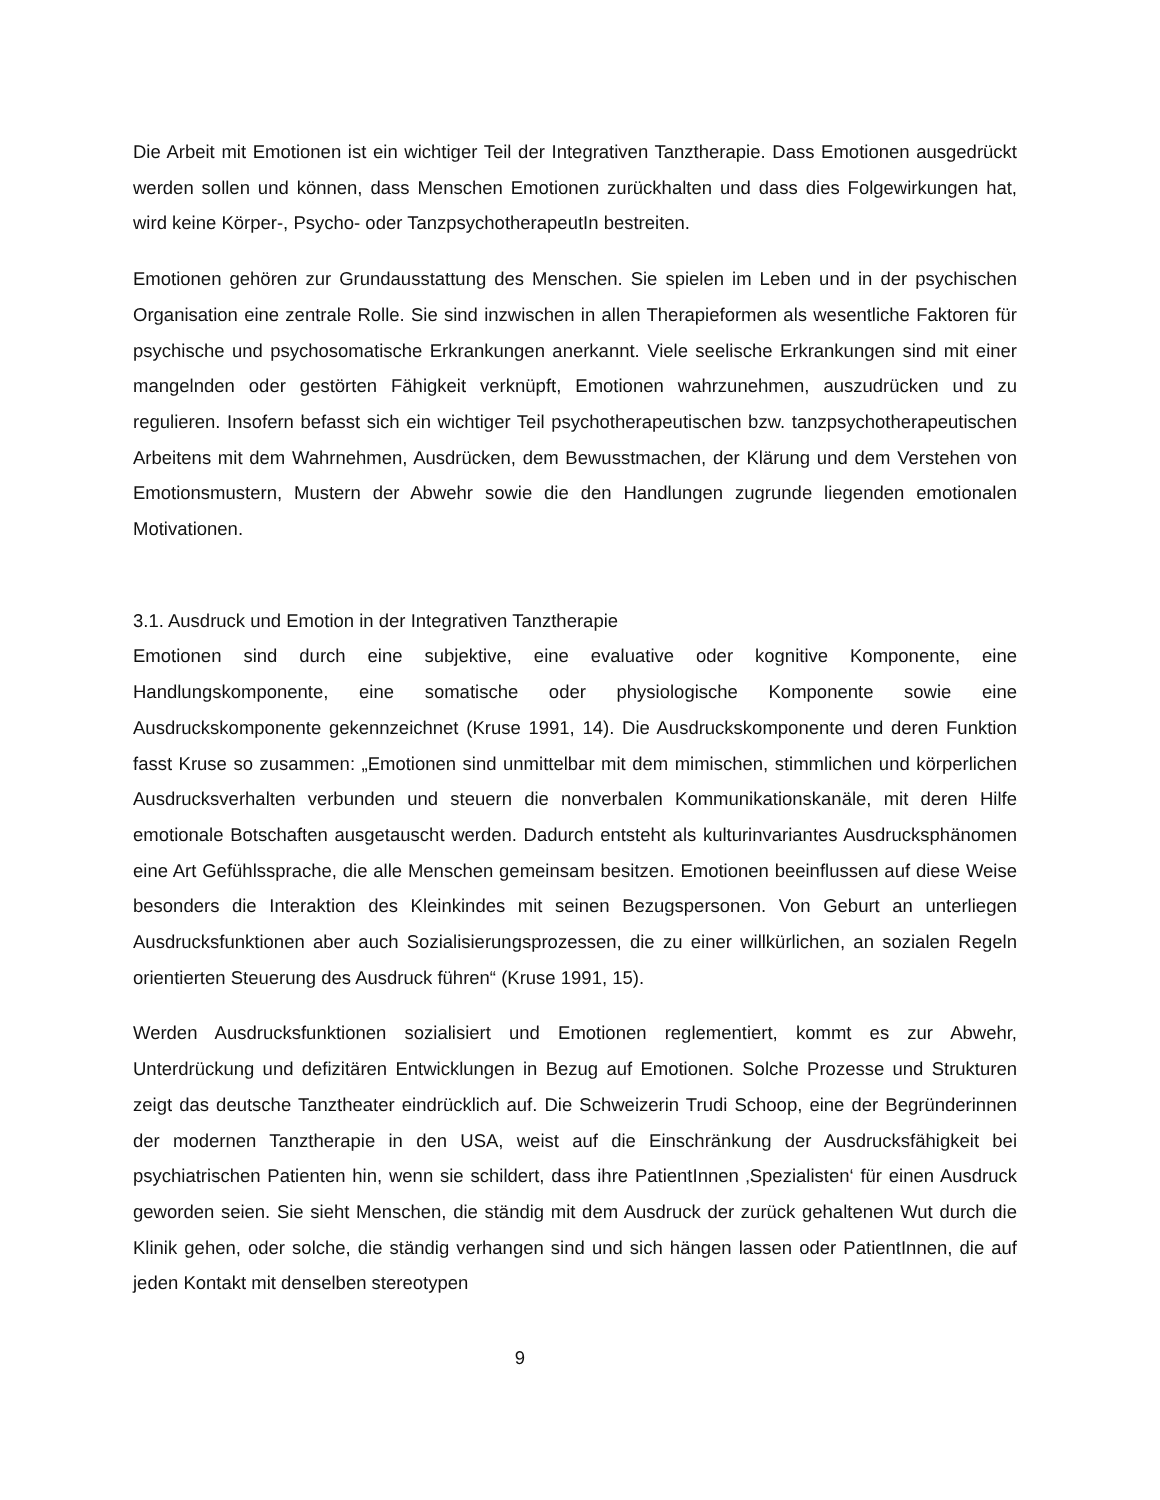Die Arbeit mit Emotionen ist ein wichtiger Teil der Integrativen Tanztherapie. Dass Emotionen ausgedrückt werden sollen und können, dass Menschen Emotionen zurückhalten und dass dies Folgewirkungen hat, wird keine Körper-, Psycho- oder TanzpsychotherapeutIn bestreiten.
Emotionen gehören zur Grundausstattung des Menschen. Sie spielen im Leben und in der psychischen Organisation eine zentrale Rolle. Sie sind inzwischen in allen Therapieformen als wesentliche Faktoren für psychische und psychosomatische Erkrankungen anerkannt. Viele seelische Erkrankungen sind mit einer mangelnden oder gestörten Fähigkeit verknüpft, Emotionen wahrzunehmen, auszudrücken und zu regulieren. Insofern befasst sich ein wichtiger Teil psychotherapeutischen bzw. tanzpsychotherapeutischen Arbeitens mit dem Wahrnehmen, Ausdrücken, dem Bewusstmachen, der Klärung und dem Verstehen von Emotionsmustern, Mustern der Abwehr sowie die den Handlungen zugrunde liegenden emotionalen Motivationen.
3.1. Ausdruck und Emotion in der Integrativen Tanztherapie
Emotionen sind durch eine subjektive, eine evaluative oder kognitive Komponente, eine Handlungskomponente, eine somatische oder physiologische Komponente sowie eine Ausdruckskomponente gekennzeichnet (Kruse 1991, 14). Die Ausdruckskomponente und deren Funktion fasst Kruse so zusammen: „Emotionen sind unmittelbar mit dem mimischen, stimmlichen und körperlichen Ausdrucksverhalten verbunden und steuern die nonverbalen Kommunikationskanäle, mit deren Hilfe emotionale Botschaften ausgetauscht werden. Dadurch entsteht als kulturinvariantes Ausdrucksphänomen eine Art Gefühlssprache, die alle Menschen gemeinsam besitzen. Emotionen beeinflussen auf diese Weise besonders die Interaktion des Kleinkindes mit seinen Bezugspersonen. Von Geburt an unterliegen Ausdrucksfunktionen aber auch Sozialisierungsprozessen, die zu einer willkürlichen, an sozialen Regeln orientierten Steuerung des Ausdruck führen“ (Kruse 1991, 15).
Werden Ausdrucksfunktionen sozialisiert und Emotionen reglementiert, kommt es zur Abwehr, Unterdrückung und defizitären Entwicklungen in Bezug auf Emotionen. Solche Prozesse und Strukturen zeigt das deutsche Tanztheater eindrücklich auf. Die Schweizerin Trudi Schoop, eine der Begründerinnen der modernen Tanztherapie in den USA, weist auf die Einschränkung der Ausdrucksfähigkeit bei psychiatrischen Patienten hin, wenn sie schildert, dass ihre PatientInnen ‚Spezialisten‘ für einen Ausdruck geworden seien. Sie sieht Menschen, die ständig mit dem Ausdruck der zurück gehaltenen Wut durch die Klinik gehen, oder solche, die ständig verhangen sind und sich hängen lassen oder PatientInnen, die auf jeden Kontakt mit denselben stereotypen
9